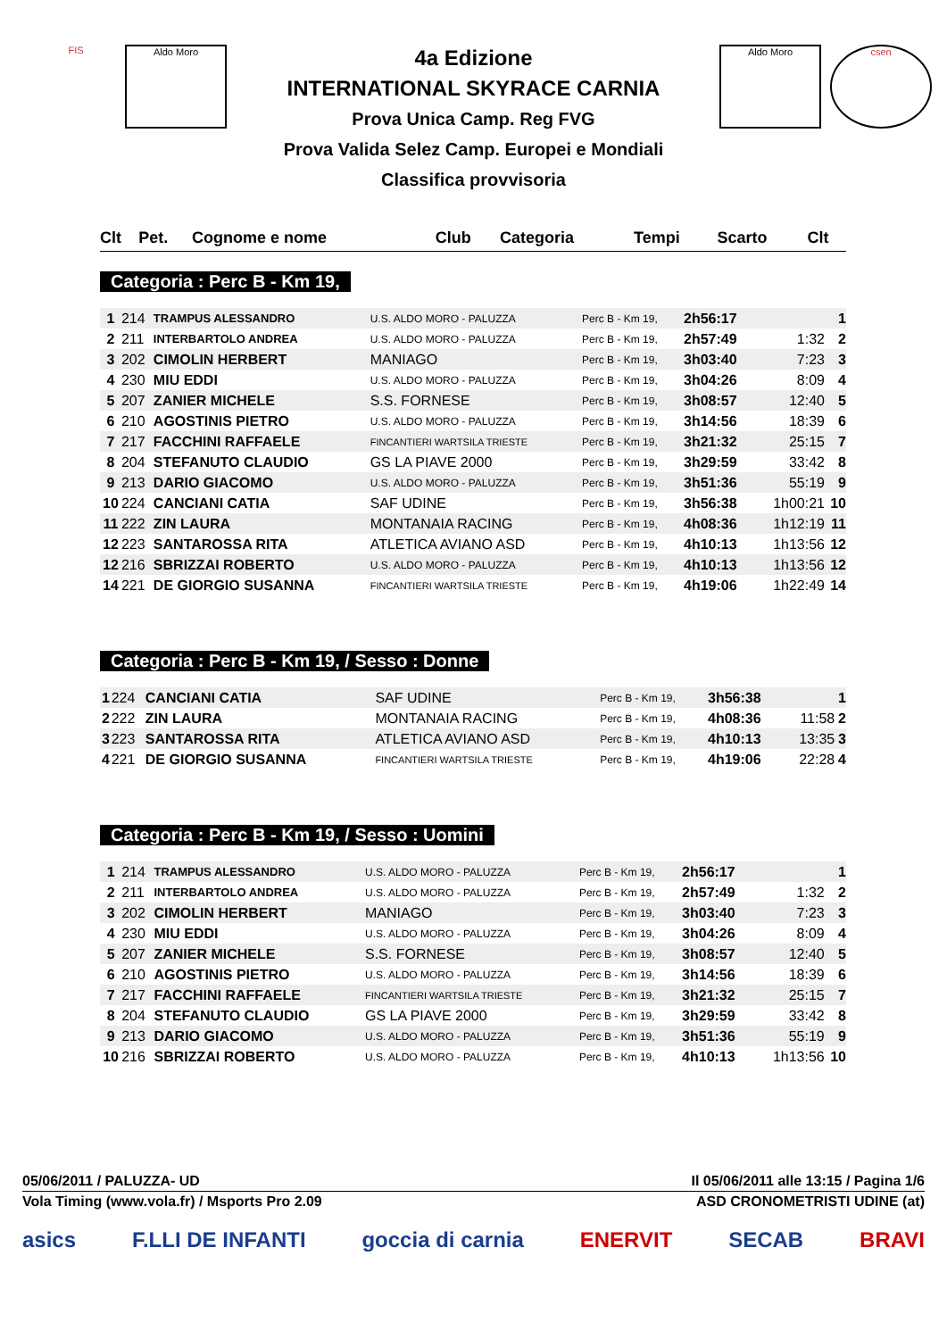FIS Aldo Moro Aldo Moro csen
4a Edizione
INTERNATIONAL SKYRACE CARNIA
Prova Unica Camp. Reg FVG
Prova Valida Selez Camp. Europei e Mondiali
Classifica provvisoria
| Clt | Pet. | Cognome e nome | Club | Categoria | Tempi | Scarto | Clt |
| --- | --- | --- | --- | --- | --- | --- | --- |
Categoria : Perc B - Km 19,
| 1 | 214 | TRAMPUS ALESSANDRO | U.S. ALDO MORO - PALUZZA | Perc B - Km 19, | 2h56:17 | | 1 |
| 2 | 211 | INTERBARTOLO ANDREA | U.S. ALDO MORO - PALUZZA | Perc B - Km 19, | 2h57:49 | 1:32 | 2 |
| 3 | 202 | CIMOLIN HERBERT | MANIAGO | Perc B - Km 19, | 3h03:40 | 7:23 | 3 |
| 4 | 230 | MIU EDDI | U.S. ALDO MORO - PALUZZA | Perc B - Km 19, | 3h04:26 | 8:09 | 4 |
| 5 | 207 | ZANIER MICHELE | S.S. FORNESE | Perc B - Km 19, | 3h08:57 | 12:40 | 5 |
| 6 | 210 | AGOSTINIS PIETRO | U.S. ALDO MORO - PALUZZA | Perc B - Km 19, | 3h14:56 | 18:39 | 6 |
| 7 | 217 | FACCHINI RAFFAELE | FINCANTIERI WARTSILA TRIESTE | Perc B - Km 19, | 3h21:32 | 25:15 | 7 |
| 8 | 204 | STEFANUTO CLAUDIO | GS LA PIAVE 2000 | Perc B - Km 19, | 3h29:59 | 33:42 | 8 |
| 9 | 213 | DARIO GIACOMO | U.S. ALDO MORO - PALUZZA | Perc B - Km 19, | 3h51:36 | 55:19 | 9 |
| 10 | 224 | CANCIANI CATIA | SAF UDINE | Perc B - Km 19, | 3h56:38 | 1h00:21 | 10 |
| 11 | 222 | ZIN LAURA | MONTANAIA RACING | Perc B - Km 19, | 4h08:36 | 1h12:19 | 11 |
| 12 | 223 | SANTAROSSA RITA | ATLETICA AVIANO ASD | Perc B - Km 19, | 4h10:13 | 1h13:56 | 12 |
| 12 | 216 | SBRIZZAI ROBERTO | U.S. ALDO MORO - PALUZZA | Perc B - Km 19, | 4h10:13 | 1h13:56 | 12 |
| 14 | 221 | DE GIORGIO SUSANNA | FINCANTIERI WARTSILA TRIESTE | Perc B - Km 19, | 4h19:06 | 1h22:49 | 14 |
Categoria : Perc B - Km 19, / Sesso : Donne
| 1 | 224 | CANCIANI CATIA | SAF UDINE | Perc B - Km 19, | 3h56:38 | | 1 |
| 2 | 222 | ZIN LAURA | MONTANAIA RACING | Perc B - Km 19, | 4h08:36 | 11:58 | 2 |
| 3 | 223 | SANTAROSSA RITA | ATLETICA AVIANO ASD | Perc B - Km 19, | 4h10:13 | 13:35 | 3 |
| 4 | 221 | DE GIORGIO SUSANNA | FINCANTIERI WARTSILA TRIESTE | Perc B - Km 19, | 4h19:06 | 22:28 | 4 |
Categoria : Perc B - Km 19, / Sesso : Uomini
| 1 | 214 | TRAMPUS ALESSANDRO | U.S. ALDO MORO - PALUZZA | Perc B - Km 19, | 2h56:17 | | 1 |
| 2 | 211 | INTERBARTOLO ANDREA | U.S. ALDO MORO - PALUZZA | Perc B - Km 19, | 2h57:49 | 1:32 | 2 |
| 3 | 202 | CIMOLIN HERBERT | MANIAGO | Perc B - Km 19, | 3h03:40 | 7:23 | 3 |
| 4 | 230 | MIU EDDI | U.S. ALDO MORO - PALUZZA | Perc B - Km 19, | 3h04:26 | 8:09 | 4 |
| 5 | 207 | ZANIER MICHELE | S.S. FORNESE | Perc B - Km 19, | 3h08:57 | 12:40 | 5 |
| 6 | 210 | AGOSTINIS PIETRO | U.S. ALDO MORO - PALUZZA | Perc B - Km 19, | 3h14:56 | 18:39 | 6 |
| 7 | 217 | FACCHINI RAFFAELE | FINCANTIERI WARTSILA TRIESTE | Perc B - Km 19, | 3h21:32 | 25:15 | 7 |
| 8 | 204 | STEFANUTO CLAUDIO | GS LA PIAVE 2000 | Perc B - Km 19, | 3h29:59 | 33:42 | 8 |
| 9 | 213 | DARIO GIACOMO | U.S. ALDO MORO - PALUZZA | Perc B - Km 19, | 3h51:36 | 55:19 | 9 |
| 10 | 216 | SBRIZZAI ROBERTO | U.S. ALDO MORO - PALUZZA | Perc B - Km 19, | 4h10:13 | 1h13:56 | 10 |
05/06/2011 / PALUZZA- UD Il 05/06/2011 alle 13:15 / Pagina 1/6
Vola Timing (www.vola.fr) / Msports Pro 2.09 ASD CRONOMETRISTI UDINE (at)
asics F.LLI DE INFANTI goccia di carnia ENERVIT SECAB BRAVI